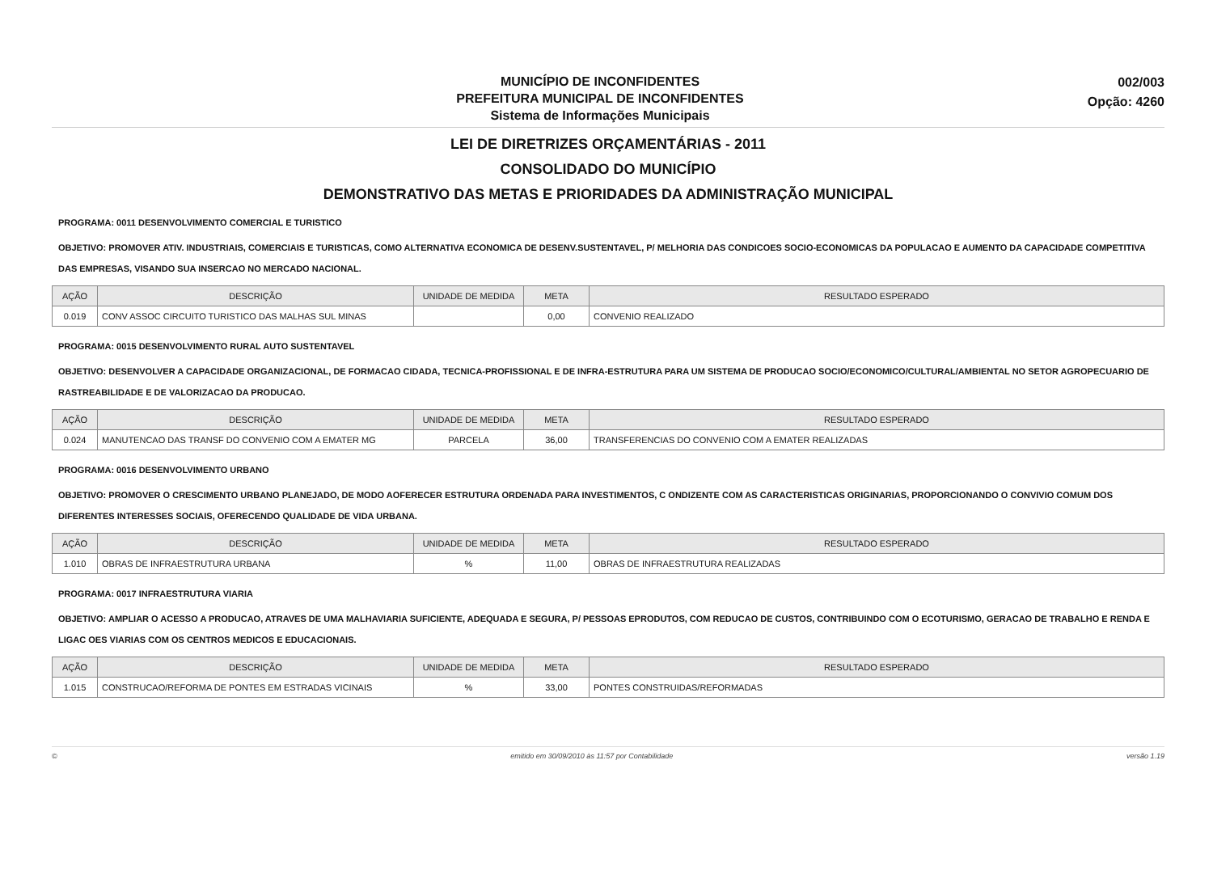MUNICÍPIO DE INCONFIDENTES
PREFEITURA MUNICIPAL DE INCONFIDENTES
Sistema de Informações Municipais
002/003
Opção: 4260
LEI DE DIRETRIZES ORÇAMENTÁRIAS - 2011
CONSOLIDADO DO MUNICÍPIO
DEMONSTRATIVO DAS METAS E PRIORIDADES DA ADMINISTRAÇÃO MUNICIPAL
PROGRAMA: 0011 DESENVOLVIMENTO COMERCIAL E TURISTICO
OBJETIVO: PROMOVER ATIV. INDUSTRIAIS, COMERCIAIS E TURISTICAS, COMO ALTERNATIVA ECONOMICA DE DESENV.SUSTENTAVEL, P/ MELHORIA DAS CONDICOES SOCIO-ECONOMICAS DA POPULACAO E AUMENTO DA CAPACIDADE COMPETITIVA DAS EMPRESAS, VISANDO SUA INSERCAO NO MERCADO NACIONAL.
| AÇÃO | DESCRIÇÃO | UNIDADE DE MEDIDA | META | RESULTADO ESPERADO |
| --- | --- | --- | --- | --- |
| 0.019 | CONV ASSOC CIRCUITO TURISTICO DAS MALHAS SUL MINAS | | 0,00 | CONVENIO REALIZADO |
PROGRAMA: 0015 DESENVOLVIMENTO RURAL AUTO SUSTENTAVEL
OBJETIVO: DESENVOLVER A CAPACIDADE ORGANIZACIONAL, DE FORMACAO CIDADA, TECNICA-PROFISSIONAL E DE INFRA-ESTRUTURA PARA UM SISTEMA DE PRODUCAO SOCIO/ECONOMICO/CULTURAL/AMBIENTAL NO SETOR AGROPECUARIO DE RASTREABILIDADE E DE VALORIZACAO DA PRODUCAO.
| AÇÃO | DESCRIÇÃO | UNIDADE DE MEDIDA | META | RESULTADO ESPERADO |
| --- | --- | --- | --- | --- |
| 0.024 | MANUTENCAO DAS TRANSF DO CONVENIO COM A EMATER MG | PARCELA | 36,00 | TRANSFERENCIAS DO CONVENIO COM A EMATER REALIZADAS |
PROGRAMA: 0016 DESENVOLVIMENTO URBANO
OBJETIVO: PROMOVER O CRESCIMENTO URBANO PLANEJADO, DE MODO AOFERECER ESTRUTURA ORDENADA PARA INVESTIMENTOS, C ONDIZENTE COM AS CARACTERISTICAS ORIGINARIAS, PROPORCIONANDO O CONVIVIO COMUM DOS DIFERENTES INTERESSES SOCIAIS, OFERECENDO QUALIDADE DE VIDA URBANA.
| AÇÃO | DESCRIÇÃO | UNIDADE DE MEDIDA | META | RESULTADO ESPERADO |
| --- | --- | --- | --- | --- |
| 1.010 | OBRAS DE INFRAESTRUTURA URBANA | % | 11,00 | OBRAS DE INFRAESTRUTURA REALIZADAS |
PROGRAMA: 0017 INFRAESTRUTURA VIARIA
OBJETIVO: AMPLIAR O ACESSO A PRODUCAO, ATRAVES DE UMA MALHAVIARIA SUFICIENTE, ADEQUADA E SEGURA, P/ PESSOAS EPRODUTOS, COM REDUCAO DE CUSTOS, CONTRIBUINDO COM O ECOTURISMO, GERACAO DE TRABALHO E RENDA E LIGAC OES VIARIAS COM OS CENTROS MEDICOS E EDUCACIONAIS.
| AÇÃO | DESCRIÇÃO | UNIDADE DE MEDIDA | META | RESULTADO ESPERADO |
| --- | --- | --- | --- | --- |
| 1.015 | CONSTRUCAO/REFORMA DE PONTES EM ESTRADAS VICINAIS | % | 33,00 | PONTES CONSTRUIDAS/REFORMADAS |
© emitido em 30/09/2010 às 11:57 por Contabilidade versão 1.19